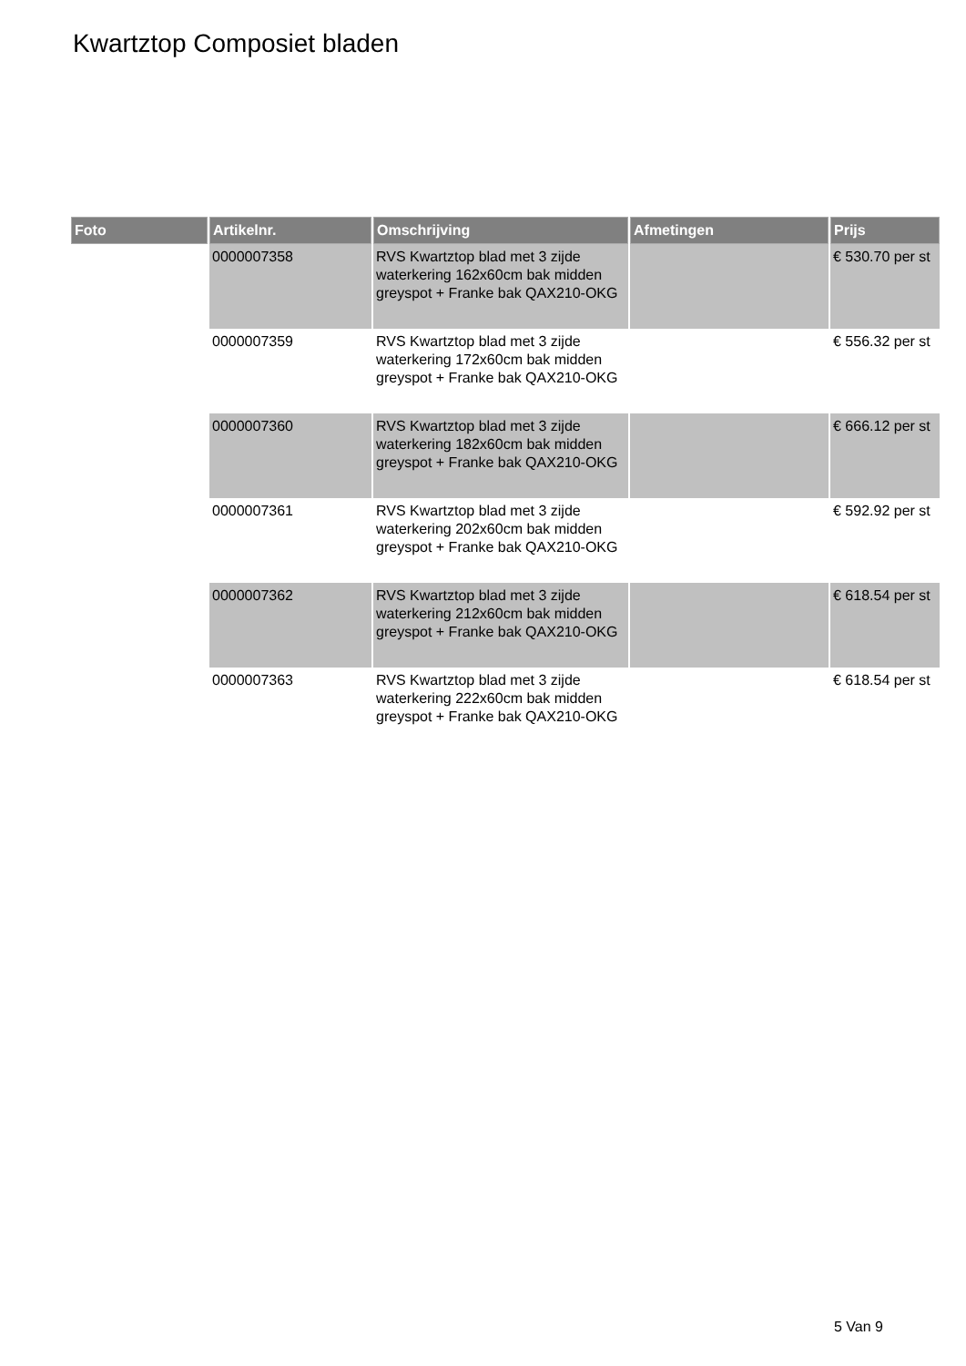Kwartztop Composiet bladen
| Foto | Artikelnr. | Omschrijving | Afmetingen | Prijs |
| --- | --- | --- | --- | --- |
| | 0000007358 | RVS Kwartztop blad met 3 zijde waterkering 162x60cm bak midden greyspot + Franke bak QAX210-OKG | | € 530.70 per st |
| | 0000007359 | RVS Kwartztop blad met 3 zijde waterkering 172x60cm bak midden greyspot + Franke bak QAX210-OKG | | € 556.32 per st |
| | 0000007360 | RVS Kwartztop blad met 3 zijde waterkering 182x60cm bak midden greyspot + Franke bak QAX210-OKG | | € 666.12 per st |
| | 0000007361 | RVS Kwartztop blad met 3 zijde waterkering 202x60cm bak midden greyspot + Franke bak QAX210-OKG | | € 592.92 per st |
| | 0000007362 | RVS Kwartztop blad met 3 zijde waterkering 212x60cm bak midden greyspot + Franke bak QAX210-OKG | | € 618.54 per st |
| | 0000007363 | RVS Kwartztop blad met 3 zijde waterkering 222x60cm bak midden greyspot + Franke bak QAX210-OKG | | € 618.54 per st |
5 Van 9